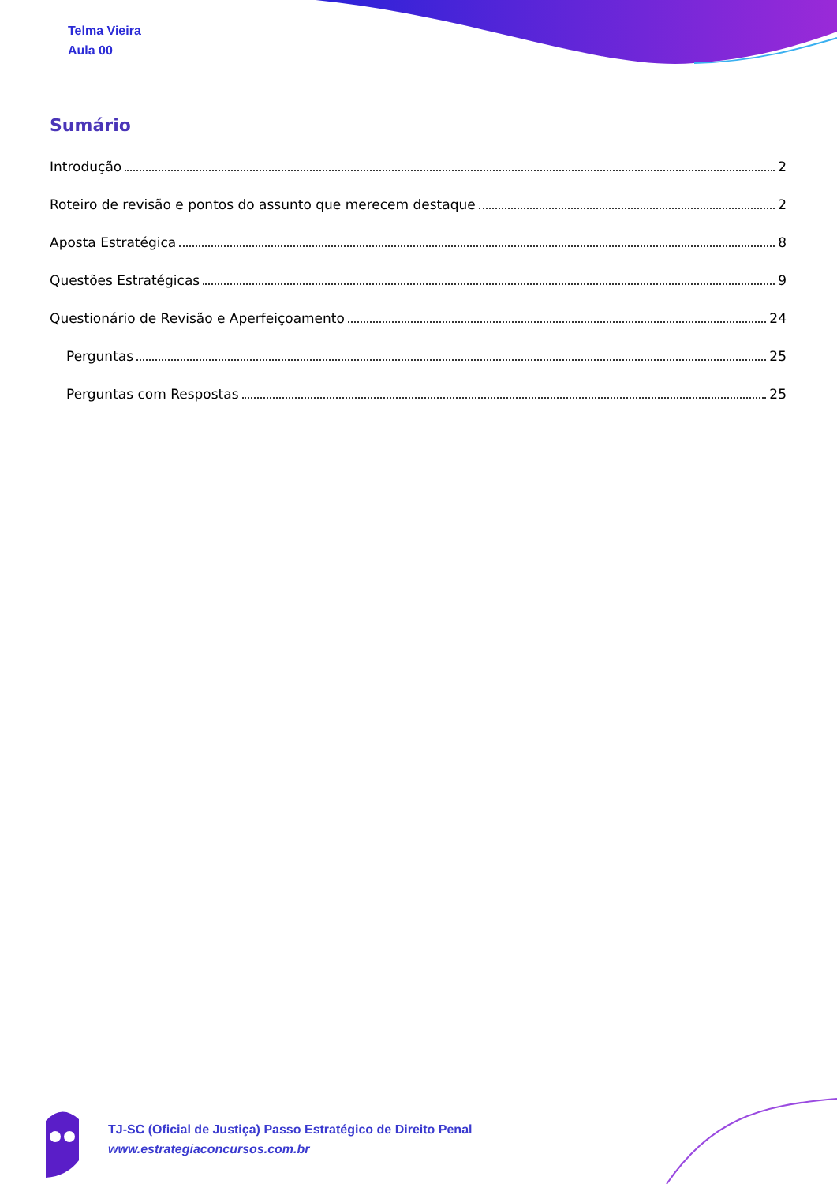Telma Vieira
Aula 00
Sumário
Introdução 2
Roteiro de revisão e pontos do assunto que merecem destaque 2
Aposta Estratégica 8
Questões Estratégicas 9
Questionário de Revisão e Aperfeiçoamento 24
Perguntas 25
Perguntas com Respostas 25
TJ-SC (Oficial de Justiça) Passo Estratégico de Direito Penal
www.estrategiaconcursos.com.br